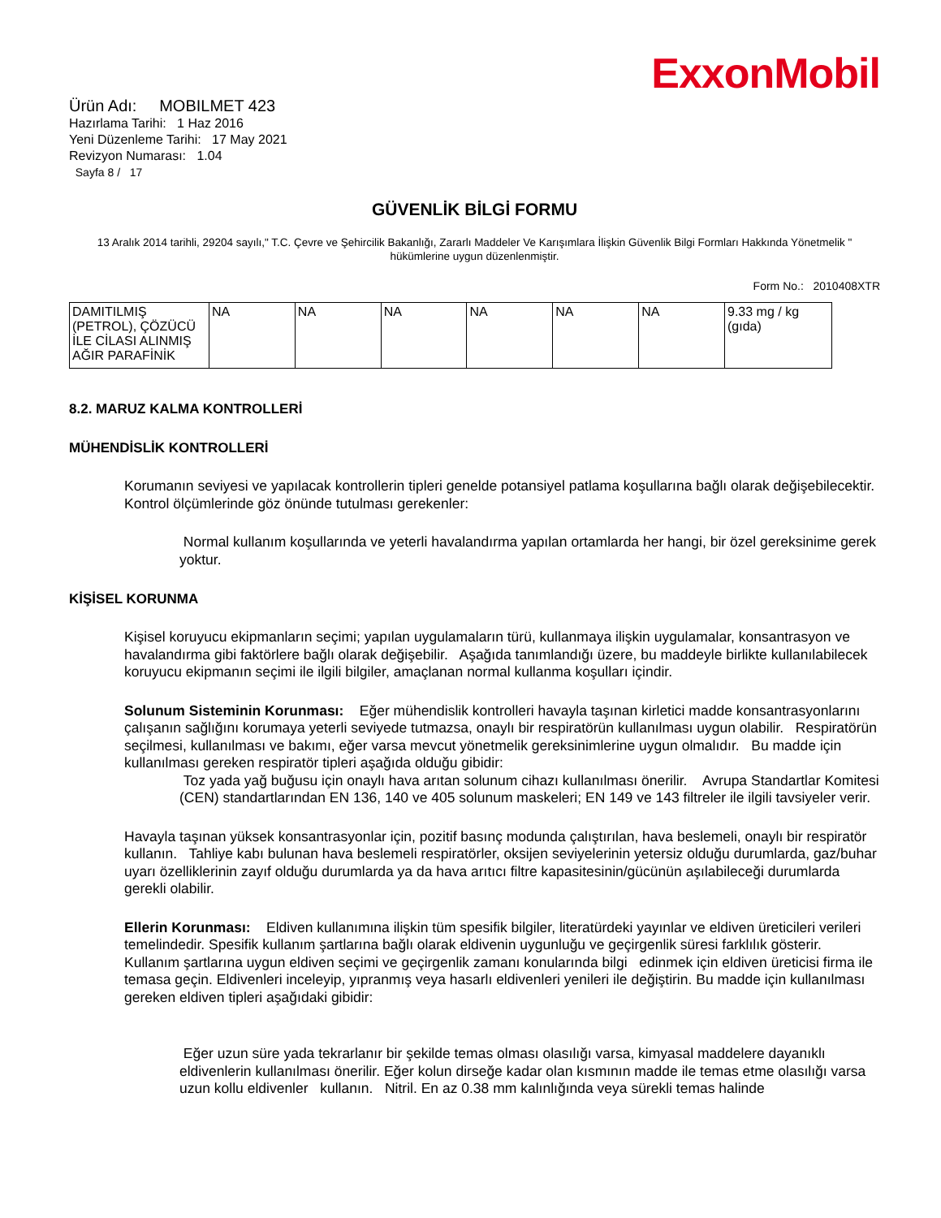ExxonMobil
Ürün Adı: MOBILMET 423
Hazırlama Tarihi: 1 Haz 2016
Yeni Düzenleme Tarihi: 17 May 2021
Revizyon Numarası: 1.04
Sayfa 8 / 17
GÜVENLİK BİLGİ FORMU
13 Aralık 2014 tarihli, 29204 sayılı," T.C. Çevre ve Şehircilik Bakanlığı, Zararlı Maddeler Ve Karışımlara İlişkin Güvenlik Bilgi Formları Hakkında Yönetmelik " hükümlerine uygun düzenlenmiştir.
Form No.: 2010408XTR
| DAMITILMIŞ (PETROL), ÇÖZÜCÜ İLE CİLASI ALINMIŞ AĞIR PARAFİNİK | NA | NA | NA | NA | NA | NA | 9.33 mg / kg (gıda) |
8.2. MARUZ KALMA KONTROLLERİ
MÜHENDİSLİK KONTROLLERİ
Korumanın seviyesi ve yapılacak kontrollerin tipleri genelde potansiyel patlama koşullarına bağlı olarak değişebilecektir. Kontrol ölçümlerinde göz önünde tutulması gerekenler:
Normal kullanım koşullarında ve yeterli havalandırma yapılan ortamlarda her hangi, bir özel gereksinime gerek yoktur.
KİŞİSEL KORUNMA
Kişisel koruyucu ekipmanların seçimi; yapılan uygulamaların türü, kullanmaya ilişkin uygulamalar, konsantrasyon ve havalandırma gibi faktörlere bağlı olarak değişebilir. Aşağıda tanımlandığı üzere, bu maddeyle birlikte kullanılabilecek koruyucu ekipmanın seçimi ile ilgili bilgiler, amaçlanan normal kullanma koşulları içindir.
Solunum Sisteminin Korunması: Eğer mühendislik kontrolleri havayla taşınan kirletici madde konsantrasyonlarını çalışanın sağlığını korumaya yeterli seviyede tutmazsa, onaylı bir respiratörün kullanılması uygun olabilir. Respiratörün seçilmesi, kullanılması ve bakımı, eğer varsa mevcut yönetmelik gereksinimlerine uygun olmalıdır. Bu madde için kullanılması gereken respiratör tipleri aşağıda olduğu gibidir:
Toz yada yağ buğusu için onaylı hava arıtan solunum cihazı kullanılması önerilir. Avrupa Standartlar Komitesi (CEN) standartlarından EN 136, 140 ve 405 solunum maskeleri; EN 149 ve 143 filtreler ile ilgili tavsiyeler verir.
Havayla taşınan yüksek konsantrasyonlar için, pozitif basınç modunda çalıştırılan, hava beslemeli, onaylı bir respiratör kullanın. Tahliye kabı bulunan hava beslemeli respiratörler, oksijen seviyelerinin yetersiz olduğu durumlarda, gaz/buhar uyarı özelliklerinin zayıf olduğu durumlarda ya da hava arıtıcı filtre kapasitesinin/gücünün aşılabileceği durumlarda gerekli olabilir.
Ellerin Korunması: Eldiven kullanımına ilişkin tüm spesifik bilgiler, literatürdeki yayınlar ve eldiven üreticileri verileri temelindedir. Spesifik kullanım şartlarına bağlı olarak eldivenin uygunluğu ve geçirgenlik süresi farklılık gösterir. Kullanım şartlarına uygun eldiven seçimi ve geçirgenlik zamanı konularında bilgi edinmek için eldiven üreticisi firma ile temasa geçin. Eldivenleri inceleyip, yıpranmış veya hasarlı eldivenleri yenileri ile değiştirin. Bu madde için kullanılması gereken eldiven tipleri aşağıdaki gibidir:
Eğer uzun süre yada tekrarlanır bir şekilde temas olması olasılığı varsa, kimyasal maddelere dayanıklı eldivenlerin kullanılması önerilir. Eğer kolun dirseğe kadar olan kısmının madde ile temas etme olasılığı varsa uzun kollu eldivenler kullanın. Nitril. En az 0.38 mm kalınlığında veya sürekli temas halinde